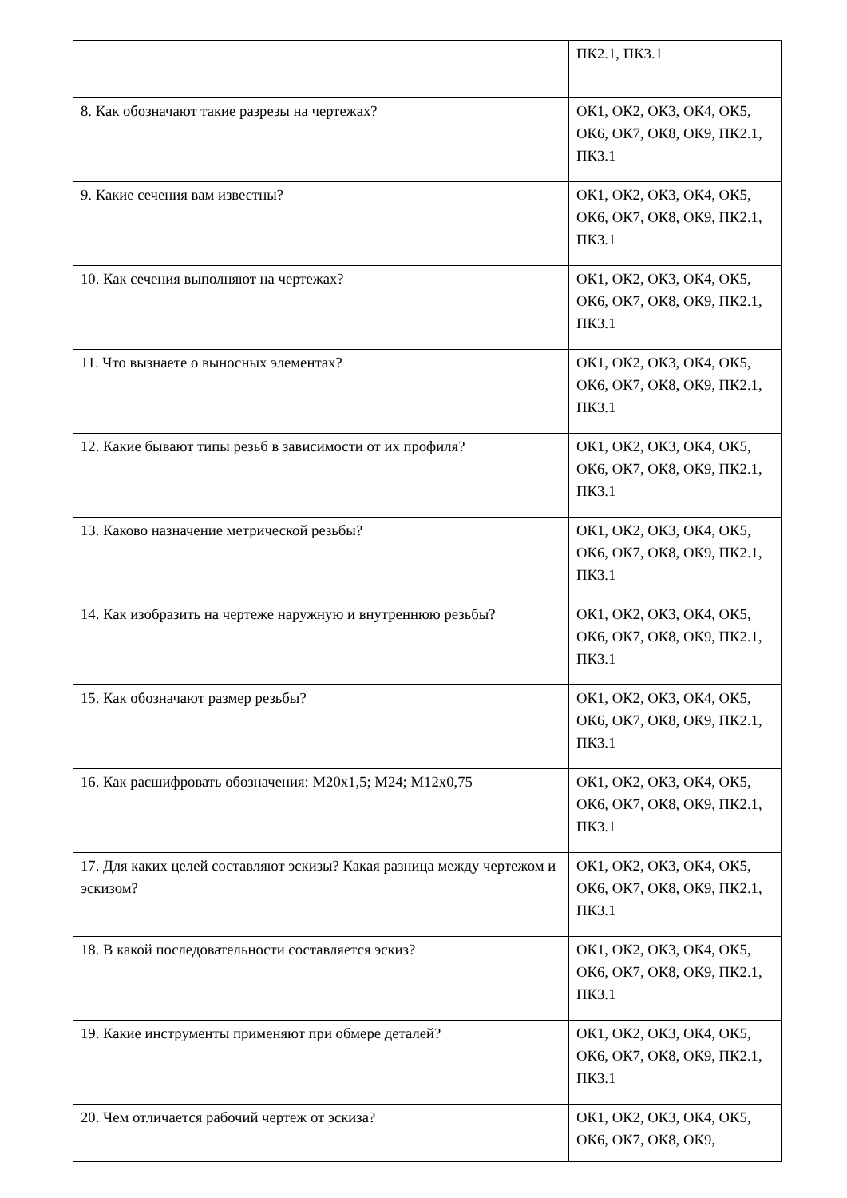| | ПК2.1, ПК3.1 |
| 8. Как обозначают такие разрезы на чертежах? | ОК1, ОК2, ОК3, ОК4, ОК5, ОК6, ОК7, ОК8, ОК9, ПК2.1, ПК3.1 |
| 9. Какие сечения вам известны? | ОК1, ОК2, ОК3, ОК4, ОК5, ОК6, ОК7, ОК8, ОК9, ПК2.1, ПК3.1 |
| 10. Как сечения выполняют на чертежах? | ОК1, ОК2, ОК3, ОК4, ОК5, ОК6, ОК7, ОК8, ОК9, ПК2.1, ПК3.1 |
| 11. Что вызнаете о выносных элементах? | ОК1, ОК2, ОК3, ОК4, ОК5, ОК6, ОК7, ОК8, ОК9, ПК2.1, ПК3.1 |
| 12. Какие бывают типы резьб в зависимости от их профиля? | ОК1, ОК2, ОК3, ОК4, ОК5, ОК6, ОК7, ОК8, ОК9, ПК2.1, ПК3.1 |
| 13. Каково назначение метрической резьбы? | ОК1, ОК2, ОК3, ОК4, ОК5, ОК6, ОК7, ОК8, ОК9, ПК2.1, ПК3.1 |
| 14. Как изобразить на чертеже наружную и внутреннюю резьбы? | ОК1, ОК2, ОК3, ОК4, ОК5, ОК6, ОК7, ОК8, ОК9, ПК2.1, ПК3.1 |
| 15. Как обозначают размер резьбы? | ОК1, ОК2, ОК3, ОК4, ОК5, ОК6, ОК7, ОК8, ОК9, ПК2.1, ПК3.1 |
| 16. Как расшифровать обозначения: М20х1,5; М24; М12х0,75 | ОК1, ОК2, ОК3, ОК4, ОК5, ОК6, ОК7, ОК8, ОК9, ПК2.1, ПК3.1 |
| 17. Для каких целей составляют эскизы? Какая разница между чертежом и эскизом? | ОК1, ОК2, ОК3, ОК4, ОК5, ОК6, ОК7, ОК8, ОК9, ПК2.1, ПК3.1 |
| 18. В какой последовательности составляется эскиз? | ОК1, ОК2, ОК3, ОК4, ОК5, ОК6, ОК7, ОК8, ОК9, ПК2.1, ПК3.1 |
| 19. Какие инструменты применяют при обмере деталей? | ОК1, ОК2, ОК3, ОК4, ОК5, ОК6, ОК7, ОК8, ОК9, ПК2.1, ПК3.1 |
| 20. Чем отличается рабочий чертеж от эскиза? | ОК1, ОК2, ОК3, ОК4, ОК5, ОК6, ОК7, ОК8, ОК9, |